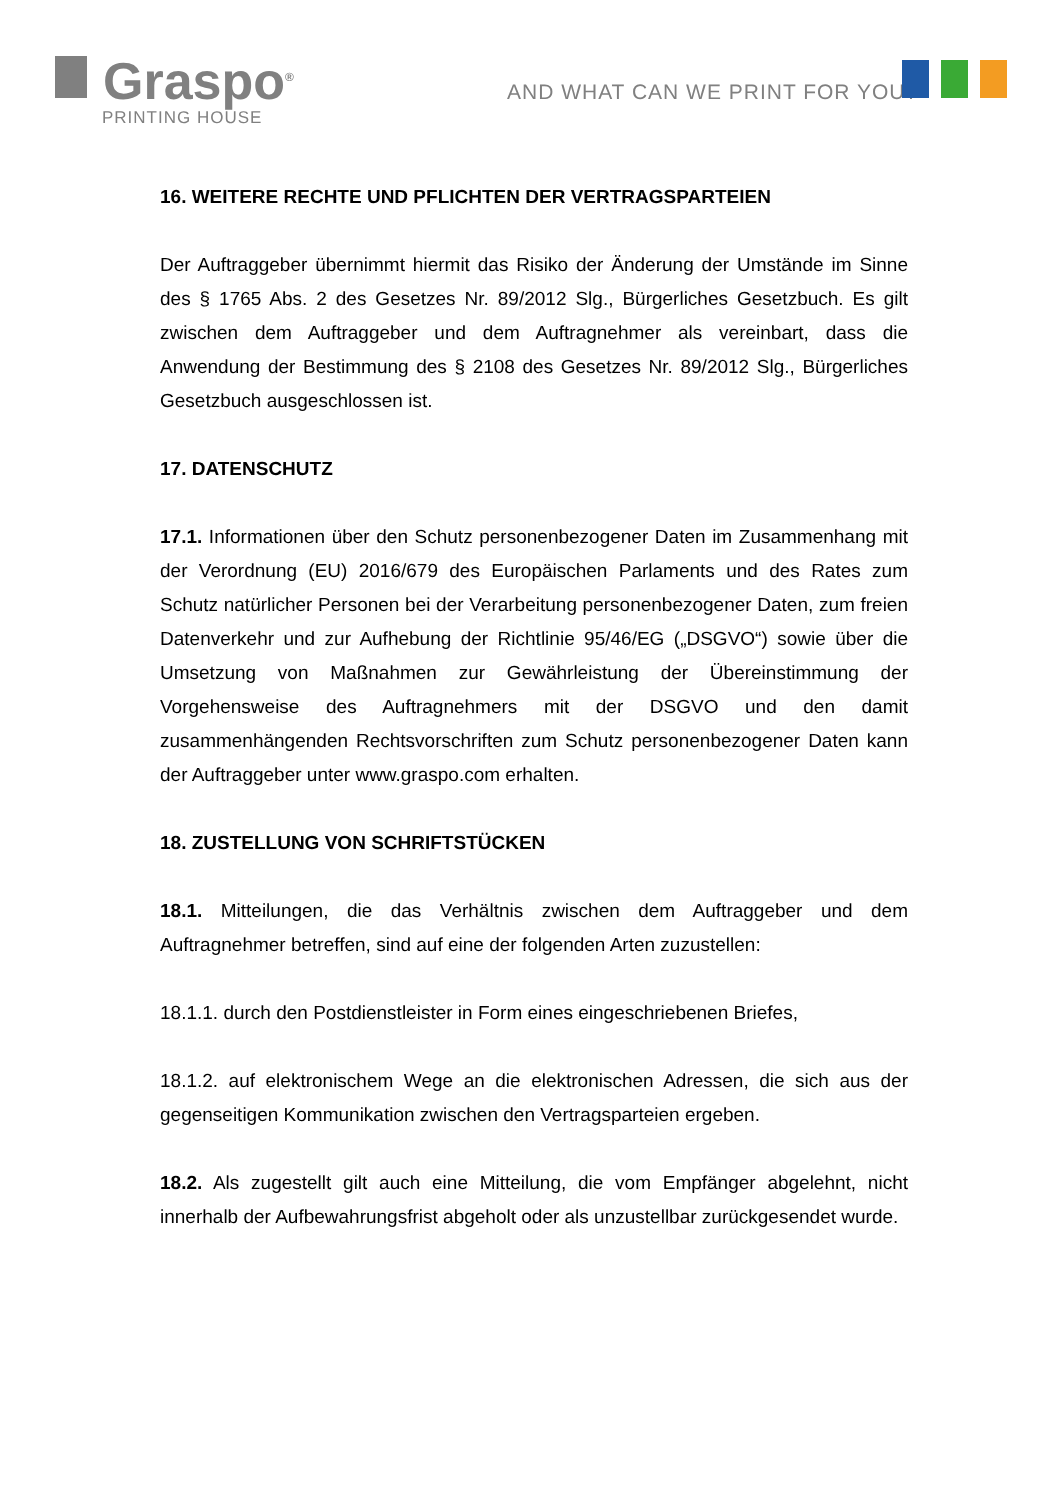Graspo<sup>®</sup>
PRINTING HOUSE
AND WHAT CAN WE PRINT FOR YOU?
16. WEITERE RECHTE UND PFLICHTEN DER VERTRAGSPARTEIEN
Der Auftraggeber übernimmt hiermit das Risiko der Änderung der Umstände im Sinne des § 1765 Abs. 2 des Gesetzes Nr. 89/2012 Slg., Bürgerliches Gesetzbuch. Es gilt zwischen dem Auftraggeber und dem Auftragnehmer als vereinbart, dass die Anwendung der Bestimmung des § 2108 des Gesetzes Nr. 89/2012 Slg., Bürgerliches Gesetzbuch ausgeschlossen ist.
17. DATENSCHUTZ
17.1. Informationen über den Schutz personenbezogener Daten im Zusammenhang mit der Verordnung (EU) 2016/679 des Europäischen Parlaments und des Rates zum Schutz natürlicher Personen bei der Verarbeitung personenbezogener Daten, zum freien Datenverkehr und zur Aufhebung der Richtlinie 95/46/EG („DSGVO“) sowie über die Umsetzung von Maßnahmen zur Gewährleistung der Übereinstimmung der Vorgehensweise des Auftragnehmers mit der DSGVO und den damit zusammenhängenden Rechtsvorschriften zum Schutz personenbezogener Daten kann der Auftraggeber unter www.graspo.com erhalten.
18. ZUSTELLUNG VON SCHRIFTSTÜCKEN
18.1. Mitteilungen, die das Verhältnis zwischen dem Auftraggeber und dem Auftragnehmer betreffen, sind auf eine der folgenden Arten zuzustellen:
18.1.1. durch den Postdienstleister in Form eines eingeschriebenen Briefes,
18.1.2. auf elektronischem Wege an die elektronischen Adressen, die sich aus der gegenseitigen Kommunikation zwischen den Vertragsparteien ergeben.
18.2. Als zugestellt gilt auch eine Mitteilung, die vom Empfänger abgelehnt, nicht innerhalb der Aufbewahrungsfrist abgeholt oder als unzustellbar zurückgesendet wurde.